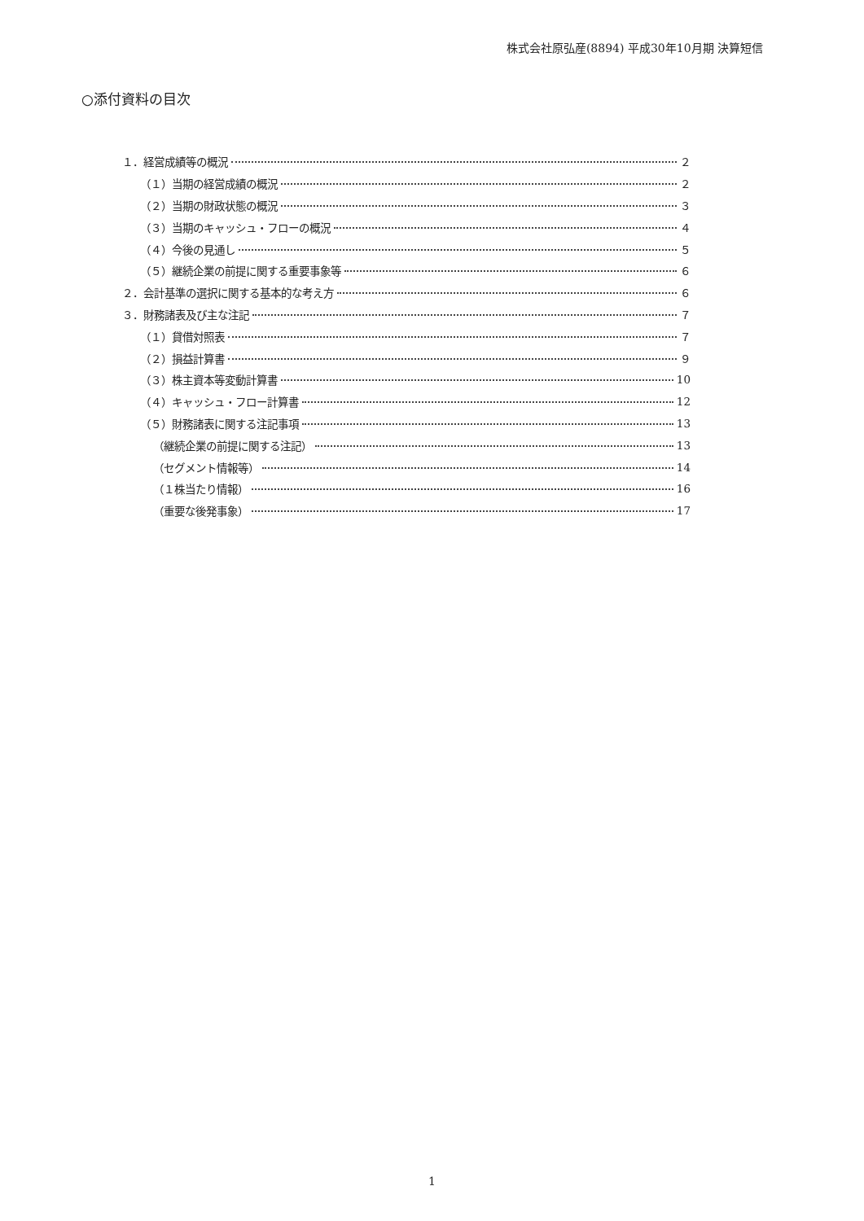株式会社原弘産(8894) 平成30年10月期 決算短信
○添付資料の目次
１．経営成績等の概況 ２
（１）当期の経営成績の概況 ２
（２）当期の財政状態の概況 ３
（３）当期のキャッシュ・フローの概況 ４
（４）今後の見通し ５
（５）継続企業の前提に関する重要事象等 ６
２．会計基準の選択に関する基本的な考え方 ６
３．財務諸表及び主な注記 ７
（１）貸借対照表 ７
（２）損益計算書 ９
（３）株主資本等変動計算書 10
（４）キャッシュ・フロー計算書 12
（５）財務諸表に関する注記事項 13
（継続企業の前提に関する注記） 13
（セグメント情報等） 14
（１株当たり情報） 16
（重要な後発事象） 17
1